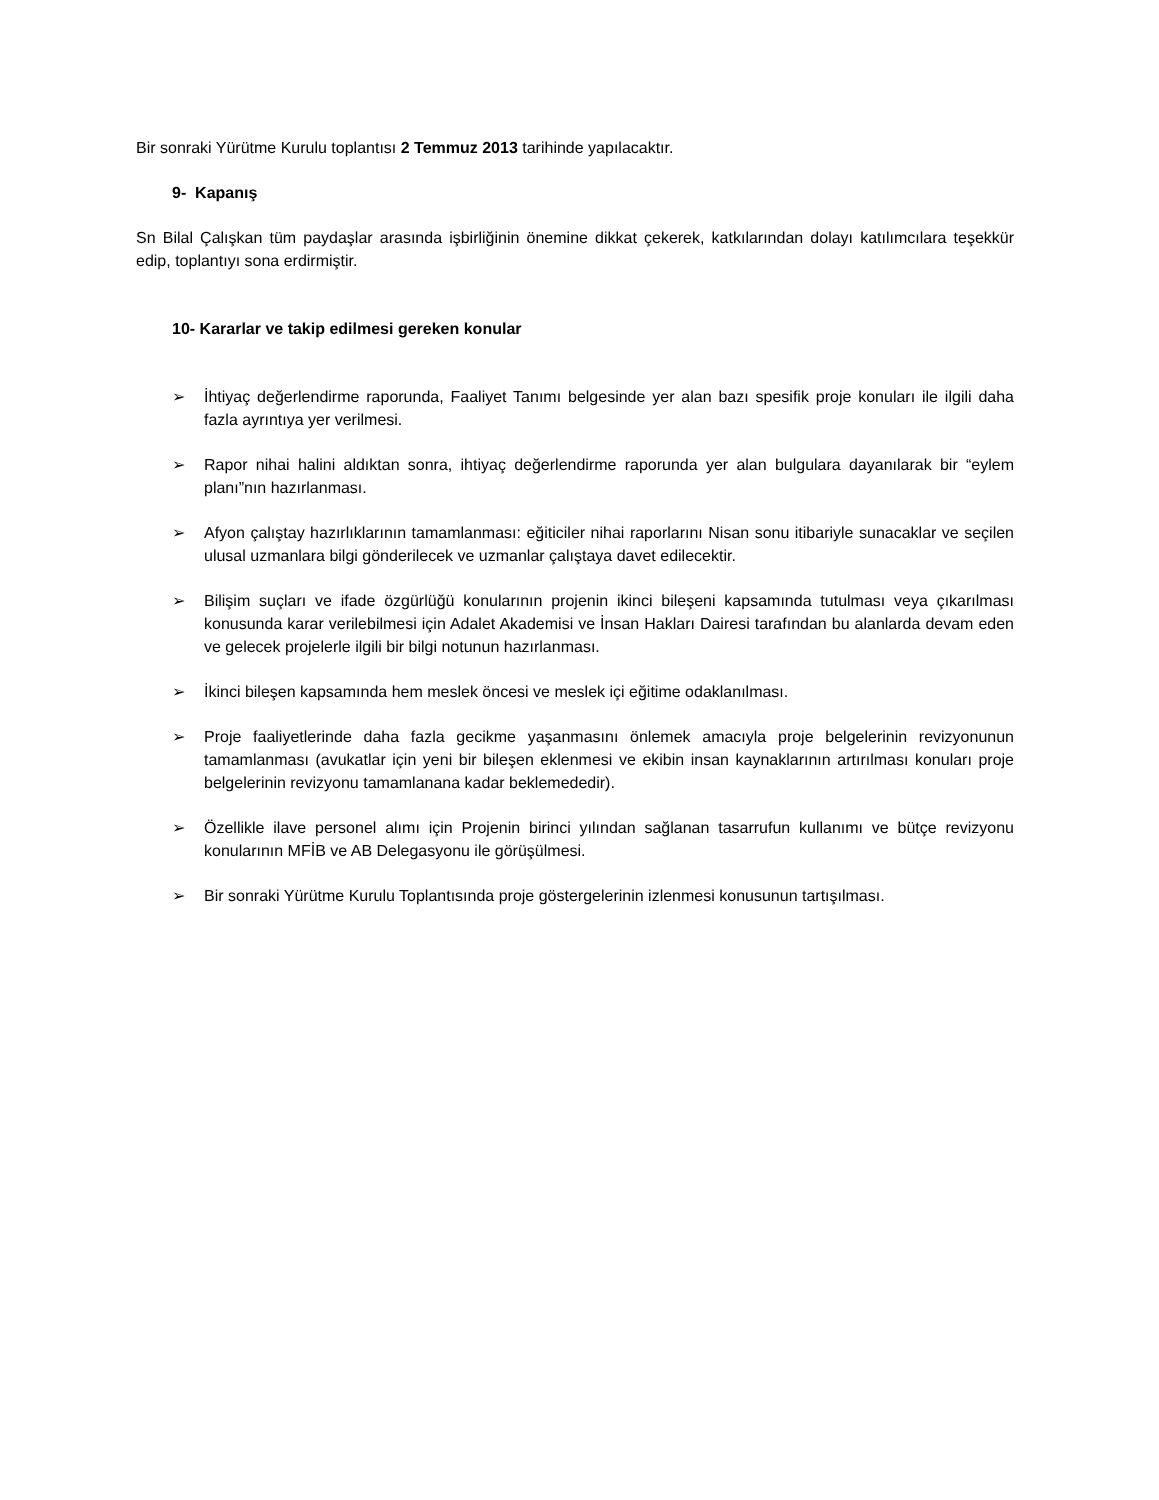Bir sonraki Yürütme Kurulu toplantısı 2 Temmuz 2013 tarihinde yapılacaktır.
9- Kapanış
Sn Bilal Çalışkan tüm paydaşlar arasında işbirliğinin önemine dikkat çekerek, katkılarından dolayı katılımcılara teşekkür edip, toplantıyı sona erdirmiştir.
10- Kararlar ve takip edilmesi gereken konular
➢ İhtiyaç değerlendirme raporunda, Faaliyet Tanımı belgesinde yer alan bazı spesifik proje konuları ile ilgili daha fazla ayrıntıya yer verilmesi.
➢ Rapor nihai halini aldıktan sonra, ihtiyaç değerlendirme raporunda yer alan bulgulara dayanılarak bir “eylem planı”nın hazırlanması.
➢ Afyon çalıştay hazırlıklarının tamamlanması: eğiticiler nihai raporlarını Nisan sonu itibariyle sunacaklar ve seçilen ulusal uzmanlara bilgi gönderilecek ve uzmanlar çalıştaya davet edilecektir.
➢ Bilişim suçları ve ifade özgürlüğü konularının projenin ikinci bileşeni kapsamında tutulması veya çıkarılması konusunda karar verilebilmesi için Adalet Akademisi ve İnsan Hakları Dairesi tarafından bu alanlarda devam eden ve gelecek projelerle ilgili bir bilgi notunun hazırlanması.
➢ İkinci bileşen kapsamında hem meslek öncesi ve meslek içi eğitime odaklanılması.
➢ Proje faaliyetlerinde daha fazla gecikme yaşanmasını önlemek amacıyla proje belgelerinin revizyonunun tamamlanması (avukatlar için yeni bir bileşen eklenmesi ve ekibin insan kaynaklarının artırılması konuları proje belgelerinin revizyonu tamamlanana kadar beklemededir).
➢ Özellikle ilave personel alımı için Projenin birinci yılından sağlanan tasarrufun kullanımı ve bütçe revizyonu konularının MFİB ve AB Delegasyonu ile görüşülmesi.
➢ Bir sonraki Yürütme Kurulu Toplantısında proje göstergelerinin izlenmesi konusunun tartışılması.